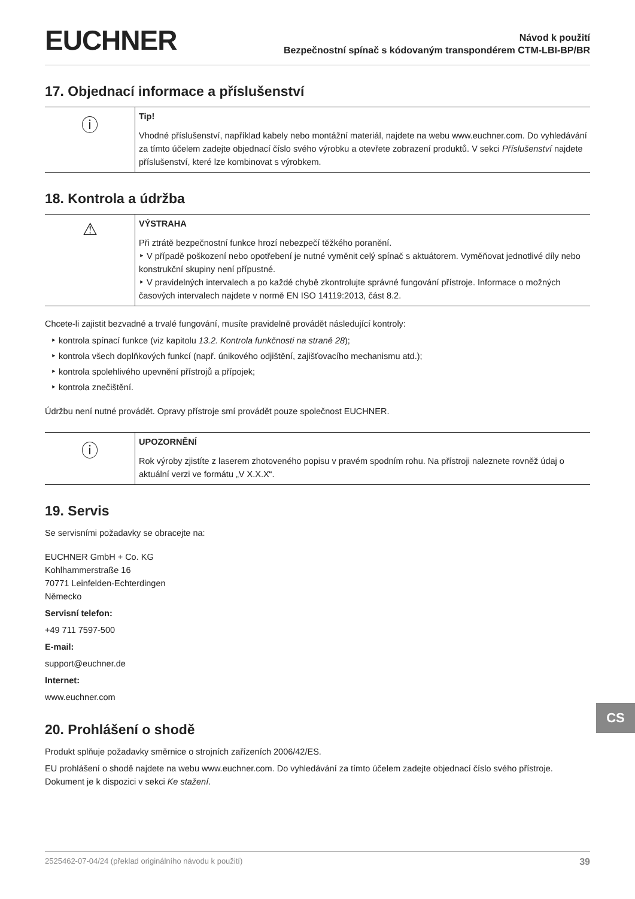EUCHNER
Návod k použití
Bezpečnostní spínač s kódovaným transpondérem CTM-LBI-BP/BR
17. Objednací informace a příslušenství
ⓘ
Tip!
Vhodné příslušenství, například kabely nebo montážní materiál, najdete na webu www.euchner.com. Do vyhledávání za tímto účelem zadejte objednací číslo svého výrobku a otevřete zobrazení produktů. V sekci Příslušenství najdete příslušenství, které lze kombinovat s výrobkem.
18. Kontrola a údržba
⚠
VÝSTRAHA
Při ztrátě bezpečnostní funkce hrozí nebezpečí těžkého poranění.
‣ V případě poškození nebo opotřebení je nutné vyměnit celý spínač s aktuátorem. Vyměňovat jednotlivé díly nebo konstrukční skupiny není přípustné.
‣ V pravidelných intervalech a po každé chybě zkontrolujte správné fungování přístroje. Informace o možných časových intervalech najdete v normě EN ISO 14119:2013, část 8.2.
Chcete-li zajistit bezvadné a trvalé fungování, musíte pravidelně provádět následující kontroly:
‣ kontrola spínací funkce (viz kapitolu 13.2. Kontrola funkčnosti na straně 28);
‣ kontrola všech doplňkových funkcí (např. únikového odjištění, zajišťovacího mechanismu atd.);
‣ kontrola spolehlivého upevnění přístrojů a přípojek;
‣ kontrola znečištění.
Údržbu není nutné provádět. Opravy přístroje smí provádět pouze společnost EUCHNER.
ⓘ
UPOZORNĚNÍ
Rok výroby zjistíte z laserem zhotoveného popisu v pravém spodním rohu. Na přístroji naleznete rovněž údaj o aktuální verzi ve formátu „V X.X.X“.
19. Servis
Se servisními požadavky se obracejte na:
EUCHNER GmbH + Co. KG
Kohlhammerstraße 16
70771 Leinfelden-Echterdingen
Německo
Servisní telefon:
+49 711 7597-500
E-mail:
support@euchner.de
Internet:
www.euchner.com
20. Prohlášení o shodě
Produkt splňuje požadavky směrnice o strojních zařízeních 2006/42/ES.
EU prohlášení o shodě najdete na webu www.euchner.com. Do vyhledávání za tímto účelem zadejte objednací číslo svého přístroje. Dokument je k dispozici v sekci Ke stažení.
CS
2525462-07-04/24 (překlad originálního návodu k použití) 39